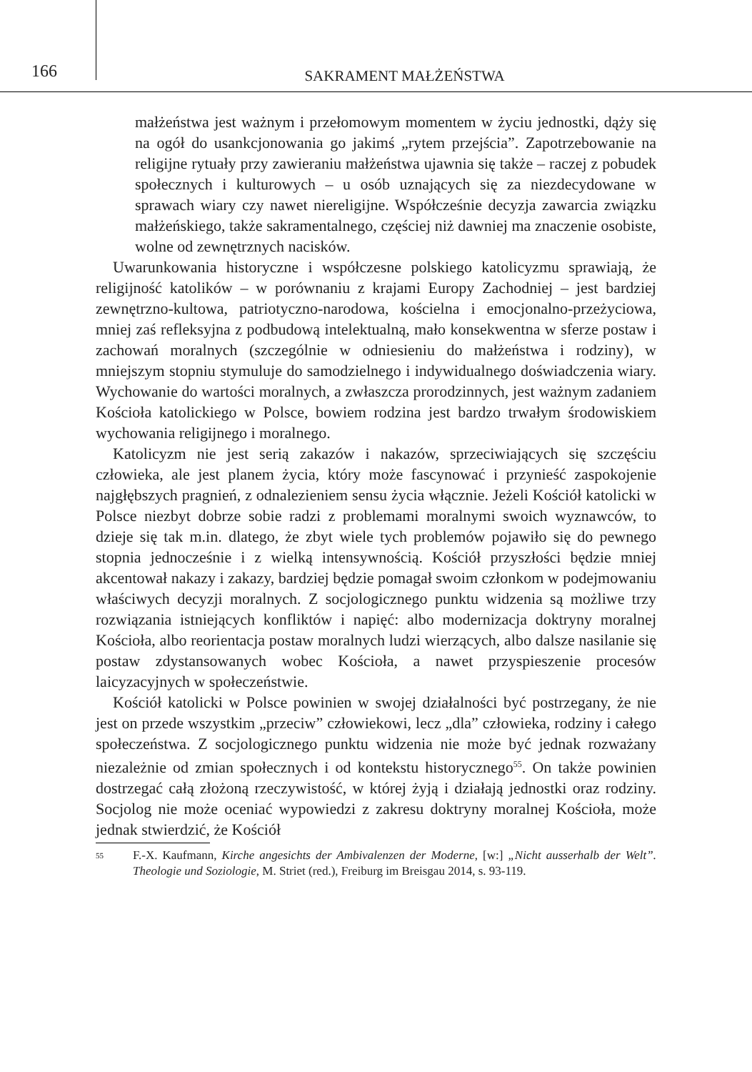166
SAKRAMENT MAŁŻEŃSTWA
małżeństwa jest ważnym i przełomowym momentem w życiu jednostki, dąży się na ogół do usankcjonowania go jakimś „rytem przejścia”. Zapotrzebowanie na religijne rytuały przy zawieraniu małżeństwa ujawnia się także – raczej z pobudek społecznych i kulturowych – u osób uznających się za niezdecydowane w sprawach wiary czy nawet niereligijne. Współcześnie decyzja zawarcia związku małżeńskiego, także sakramentalnego, częściej niż dawniej ma znaczenie osobiste, wolne od zewnętrznych nacisków.
Uwarunkowania historyczne i współczesne polskiego katolicyzmu sprawiają, że religijność katolików – w porównaniu z krajami Europy Zachodniej – jest bardziej zewnętrzno-kultowa, patriotyczno-narodowa, kościelna i emocjonalno-przeżyciowa, mniej zaś refleksyjna z podbudową intelektualną, mało konsekwentna w sferze postaw i zachowań moralnych (szczególnie w odniesieniu do małżeństwa i rodziny), w mniejszym stopniu stymuluje do samodzielnego i indywidualnego doświadczenia wiary. Wychowanie do wartości moralnych, a zwłaszcza prorodzinnych, jest ważnym zadaniem Kościoła katolickiego w Polsce, bowiem rodzina jest bardzo trwałym środowiskiem wychowania religijnego i moralnego.
Katolicyzm nie jest serią zakazów i nakazów, sprzeciwiających się szczęściu człowieka, ale jest planem życia, który może fascynować i przynieść zaspokojenie najgłębszych pragnień, z odnalezieniem sensu życia włącznie. Jeżeli Kościół katolicki w Polsce niezbyt dobrze sobie radzi z problemami moralnymi swoich wyznawców, to dzieje się tak m.in. dlatego, że zbyt wiele tych problemów pojawiło się do pewnego stopnia jednocześnie i z wielką intensywnością. Kościół przyszłości będzie mniej akcentował nakazy i zakazy, bardziej będzie pomagał swoim członkom w podejmowaniu właściwych decyzji moralnych. Z socjologicznego punktu widzenia są możliwe trzy rozwiązania istniejących konfliktów i napięć: albo modernizacja doktryny moralnej Kościoła, albo reorientacja postaw moralnych ludzi wierzących, albo dalsze nasilanie się postaw zdystansowanych wobec Kościoła, a nawet przyspieszenie procesów laicyzacyjnych w społeczeństwie.
Kościół katolicki w Polsce powinien w swojej działalności być postrzegany, że nie jest on przede wszystkim „przeciw” człowiekowi, lecz „dla” człowieka, rodziny i całego społeczeństwa. Z socjologicznego punktu widzenia nie może być jednak rozważany niezależnie od zmian społecznych i od kontekstu historycznego<sup>55</sup>. On także powinien dostrzegać całą złożoną rzeczywistość, w której żyją i działają jednostki oraz rodziny. Socjolog nie może oceniać wypowiedzi z zakresu doktryny moralnej Kościoła, może jednak stwierdzić, że Kościół
55 F.-X. Kaufmann, Kirche angesichts der Ambivalenzen der Moderne, [w:] „Nicht ausserhalb der Welt”. Theologie und Soziologie, M. Striet (red.), Freiburg im Breisgau 2014, s. 93-119.